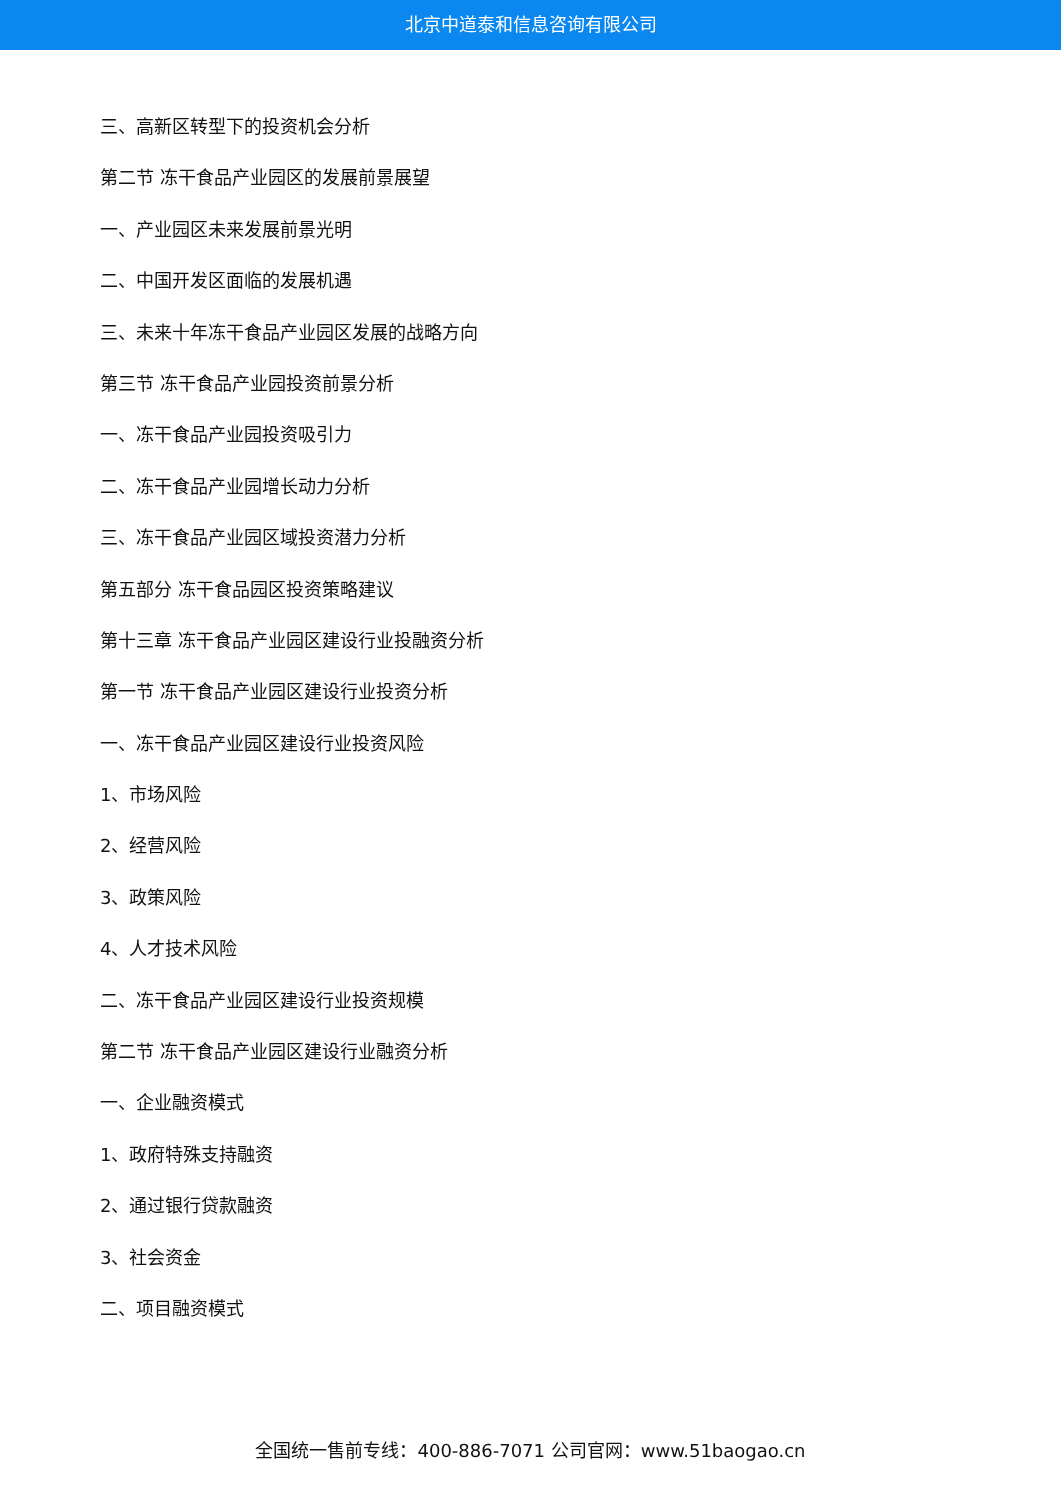北京中道泰和信息咨询有限公司
三、高新区转型下的投资机会分析
第二节 冻干食品产业园区的发展前景展望
一、产业园区未来发展前景光明
二、中国开发区面临的发展机遇
三、未来十年冻干食品产业园区发展的战略方向
第三节 冻干食品产业园投资前景分析
一、冻干食品产业园投资吸引力
二、冻干食品产业园增长动力分析
三、冻干食品产业园区域投资潜力分析
第五部分 冻干食品园区投资策略建议
第十三章 冻干食品产业园区建设行业投融资分析
第一节 冻干食品产业园区建设行业投资分析
一、冻干食品产业园区建设行业投资风险
1、市场风险
2、经营风险
3、政策风险
4、人才技术风险
二、冻干食品产业园区建设行业投资规模
第二节 冻干食品产业园区建设行业融资分析
一、企业融资模式
1、政府特殊支持融资
2、通过银行贷款融资
3、社会资金
二、项目融资模式
全国统一售前专线：400-886-7071 公司官网：www.51baogao.cn